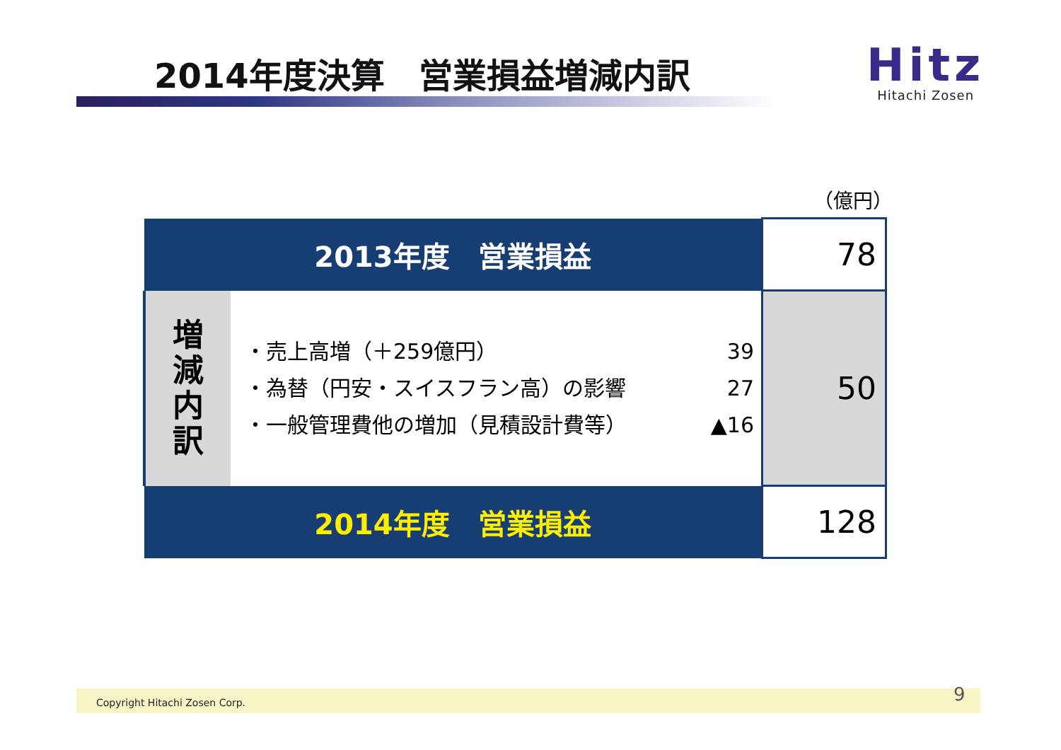2014年度決算　営業損益増減内訳
Hitz
Hitachi Zosen
（億円）
| 2013年度 営業損益 | | 78 |
| 増 減 内 訳 | ・売上高増（＋259億円） 39 ・為替（円安・スイスフラン高）の影響 27 ・一般管理費他の増加（見積設計費等） ▲16 | 50 |
| 2014年度 営業損益 | | 128 |
Copyright Hitachi Zosen Corp. 9